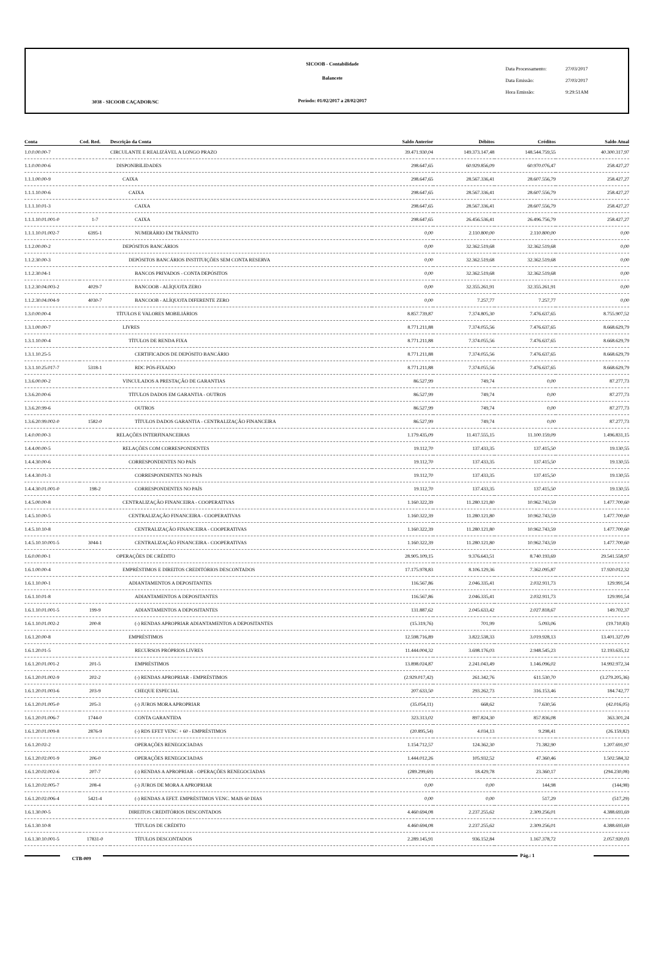3038 - SICOOB CAÇADOR/SC
SICOOB - Contabilidade
Balancete
Período: 01/02/2017 a 28/02/2017
Data Processamento: 27/03/2017
Data Emissão: 27/03/2017
Hora Emissão: 9:29:51AM
| Conta | Cod. Red. | Descrição da Conta | Saldo Anterior | Débitos | Créditos | Saldo Atual |
| --- | --- | --- | --- | --- | --- | --- |
| 1.0.0.00.00-7 | | CIRCULANTE E REALIZÁVEL A LONGO PRAZO | 39.471.930,04 | 149.373.147,48 | 148.544.759,55 | 40.300.317,97 |
| 1.1.0.00.00-6 | | DISPONIBILIDADES | 298.647,65 | 60.929.856,09 | 60.970.076,47 | 258.427,27 |
| 1.1.1.00.00-9 | | CAIXA | 298.647,65 | 28.567.336,41 | 28.607.556,79 | 258.427,27 |
| 1.1.1.10.00-6 | | CAIXA | 298.647,65 | 28.567.336,41 | 28.607.556,79 | 258.427,27 |
| 1.1.1.10.01-3 | | CAIXA | 298.647,65 | 28.567.336,41 | 28.607.556,79 | 258.427,27 |
| 1.1.1.10.01.001-0 | 1-7 | CAIXA | 298.647,65 | 26.456.536,41 | 26.496.756,79 | 258.427,27 |
| 1.1.1.10.01.002-7 | 6395-1 | NUMERÁRIO EM TRÂNSITO | 0,00 | 2.110.800,00 | 2.110.800,00 | 0,00 |
| 1.1.2.00.00-2 | | DEPÓSITOS BANCÁRIOS | 0,00 | 32.362.519,68 | 32.362.519,68 | 0,00 |
| 1.1.2.30.00-3 | | DEPÓSITOS BANCÁRIOS INSTITUIÇÕES SEM CONTA RESERVA | 0,00 | 32.362.519,68 | 32.362.519,68 | 0,00 |
| 1.1.2.30.04-1 | | BANCOS PRIVADOS - CONTA DEPÓSITOS | 0,00 | 32.362.519,68 | 32.362.519,68 | 0,00 |
| 1.1.2.30.04.003-2 | 4029-7 | BANCOOB - ALÍQUOTA ZERO | 0,00 | 32.355.261,91 | 32.355.261,91 | 0,00 |
| 1.1.2.30.04.004-9 | 4030-7 | BANCOOB - ALÍQUOTA DIFERENTE ZERO | 0,00 | 7.257,77 | 7.257,77 | 0,00 |
| 1.3.0.00.00-4 | | TÍTULOS E VALORES MOBILIÁRIOS | 8.857.739,87 | 7.374.805,30 | 7.476.637,65 | 8.755.907,52 |
| 1.3.1.00.00-7 | | LIVRES | 8.771.211,88 | 7.374.055,56 | 7.476.637,65 | 8.668.629,79 |
| 1.3.1.10.00-4 | | TÍTULOS DE RENDA FIXA | 8.771.211,88 | 7.374.055,56 | 7.476.637,65 | 8.668.629,79 |
| 1.3.1.10.25-5 | | CERTIFICADOS DE DEPÓSITO BANCÁRIO | 8.771.211,88 | 7.374.055,56 | 7.476.637,65 | 8.668.629,79 |
| 1.3.1.10.25.017-7 | 5318-1 | RDC PÓS-FIXADO | 8.771.211,88 | 7.374.055,56 | 7.476.637,65 | 8.668.629,79 |
| 1.3.6.00.00-2 | | VINCULADOS A PRESTAÇÃO DE GARANTIAS | 86.527,99 | 749,74 | 0,00 | 87.277,73 |
| 1.3.6.20.00-6 | | TÍTULOS DADOS EM GARANTIA - OUTROS | 86.527,99 | 749,74 | 0,00 | 87.277,73 |
| 1.3.6.20.99-6 | | OUTROS | 86.527,99 | 749,74 | 0,00 | 87.277,73 |
| 1.3.6.20.99.002-0 | 1582-0 | TÍTULOS DADOS GARANTIA - CENTRALIZAÇÃO FINANCEIRA | 86.527,99 | 749,74 | 0,00 | 87.277,73 |
| 1.4.0.00.00-3 | | RELAÇÕES INTERFINANCEIRAS | 1.179.435,09 | 11.417.555,15 | 11.100.159,09 | 1.496.831,15 |
| 1.4.4.00.00-5 | | RELAÇÕES COM CORRESPONDENTES | 19.112,70 | 137.433,35 | 137.415,50 | 19.130,55 |
| 1.4.4.30.00-6 | | CORRESPONDENTES NO PAÍS | 19.112,70 | 137.433,35 | 137.415,50 | 19.130,55 |
| 1.4.4.30.01-3 | | CORRESPONDENTES NO PAÍS | 19.112,70 | 137.433,35 | 137.415,50 | 19.130,55 |
| 1.4.4.30.01.001-0 | 198-2 | CORRESPONDENTES NO PAÍS | 19.112,70 | 137.433,35 | 137.415,50 | 19.130,55 |
| 1.4.5.00.00-8 | | CENTRALIZAÇÃO FINANCEIRA - COOPERATIVAS | 1.160.322,39 | 11.280.121,80 | 10.962.743,59 | 1.477.700,60 |
| 1.4.5.10.00-5 | | CENTRALIZAÇÃO FINANCEIRA - COOPERATIVAS | 1.160.322,39 | 11.280.121,80 | 10.962.743,59 | 1.477.700,60 |
| 1.4.5.10.10-8 | | CENTRALIZAÇÃO FINANCEIRA - COOPERATIVAS | 1.160.322,39 | 11.280.121,80 | 10.962.743,59 | 1.477.700,60 |
| 1.4.5.10.10.001-5 | 3044-1 | CENTRALIZAÇÃO FINANCEIRA - COOPERATIVAS | 1.160.322,39 | 11.280.121,80 | 10.962.743,59 | 1.477.700,60 |
| 1.6.0.00.00-1 | | OPERAÇÕES DE CRÉDITO | 28.905.109,15 | 9.376.643,51 | 8.740.193,69 | 29.541.558,97 |
| 1.6.1.00.00-4 | | EMPRÉSTIMOS E DIREITOS CREDITÓRIOS DESCONTADOS | 17.175.978,83 | 8.106.129,36 | 7.362.095,87 | 17.920.012,32 |
| 1.6.1.10.00-1 | | ADIANTAMENTOS A DEPOSITANTES | 116.567,86 | 2.046.335,41 | 2.032.911,73 | 129.991,54 |
| 1.6.1.10.01-8 | | ADIANTAMENTOS A DEPOSITANTES | 116.567,86 | 2.046.335,41 | 2.032.911,73 | 129.991,54 |
| 1.6.1.10.01.001-5 | 199-9 | ADIANTAMENTOS A DEPOSITANTES | 131.887,62 | 2.045.633,42 | 2.027.818,67 | 149.702,37 |
| 1.6.1.10.01.002-2 | 200-8 | (-) RENDAS APROPRIAR ADIANTAMENTOS A DEPOSITANTES | (15.319,76) | 701,99 | 5.093,06 | (19.710,83) |
| 1.6.1.20.00-8 | | EMPRÉSTIMOS | 12.598.716,89 | 3.822.538,33 | 3.019.928,13 | 13.401.327,09 |
| 1.6.1.20.01-5 | | RECURSOS PRÓPRIOS LIVRES | 11.444.004,32 | 3.698.176,03 | 2.948.545,23 | 12.193.635,12 |
| 1.6.1.20.01.001-2 | 201-5 | EMPRÉSTIMOS | 13.898.024,87 | 2.241.043,49 | 1.146.096,02 | 14.992.972,34 |
| 1.6.1.20.01.002-9 | 202-2 | (-) RENDAS APROPRIAR - EMPRÉSTIMOS | (2.929.017,42) | 261.342,76 | 611.530,70 | (3.279.205,36) |
| 1.6.1.20.01.003-6 | 203-9 | CHEQUE ESPECIAL | 207.633,50 | 293.262,73 | 316.153,46 | 184.742,77 |
| 1.6.1.20.01.005-0 | 205-3 | (-) JUROS MORA APROPRIAR | (35.054,11) | 668,62 | 7.630,56 | (42.016,05) |
| 1.6.1.20.01.006-7 | 1744-0 | CONTA GARANTIDA | 323.313,02 | 897.824,30 | 857.836,08 | 363.301,24 |
| 1.6.1.20.01.009-8 | 2876-9 | (-) RDS EFET VENC + 60 - EMPRÉSTIMOS | (20.895,54) | 4.034,13 | 9.298,41 | (26.159,82) |
| 1.6.1.20.02-2 | | OPERAÇÕES RENEGOCIADAS | 1.154.712,57 | 124.362,30 | 71.382,90 | 1.207.691,97 |
| 1.6.1.20.02.001-9 | 206-0 | OPERAÇÕES RENEGOCIADAS | 1.444.012,26 | 105.932,52 | 47.360,46 | 1.502.584,32 |
| 1.6.1.20.02.002-6 | 207-7 | (-) RENDAS A APROPRIAR - OPERAÇÕES RENEGOCIADAS | (289.299,69) | 18.429,78 | 23.360,17 | (294.230,08) |
| 1.6.1.20.02.005-7 | 208-4 | (-) JUROS DE MORA A APROPRIAR | 0,00 | 0,00 | 144,98 | (144,98) |
| 1.6.1.20.02.006-4 | 5421-4 | (-) RENDAS A EFET. EMPRÉSTIMOS VENC. MAIS 60 DIAS | 0,00 | 0,00 | 517,29 | (517,29) |
| 1.6.1.30.00-5 | | DIREITOS CREDITÓRIOS DESCONTADOS | 4.460.694,08 | 2.237.255,62 | 2.309.256,01 | 4.388.693,69 |
| 1.6.1.30.10-8 | | TÍTULOS DE CRÉDITO | 4.460.694,08 | 2.237.255,62 | 2.309.256,01 | 4.388.693,69 |
| 1.6.1.30.10.001-5 | 17831-0 | TÍTULOS DESCONTADOS | 2.289.145,91 | 936.152,84 | 1.167.378,72 | 2.057.920,03 |
CTB-009
Pág.: 1